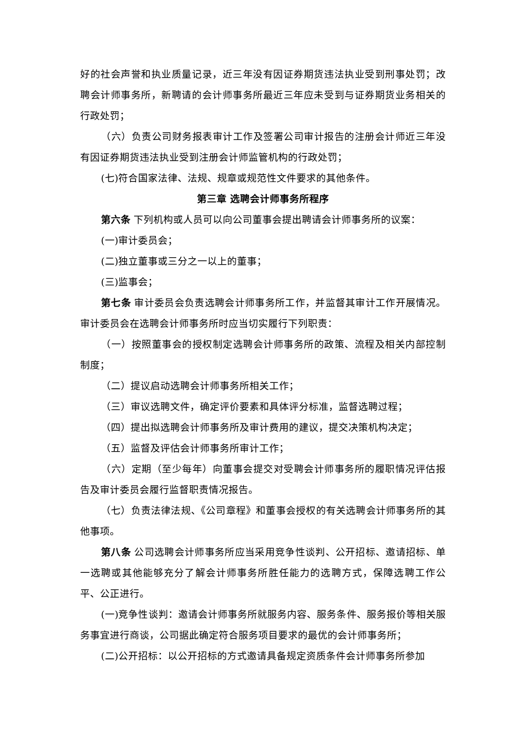好的社会声誉和执业质量记录，近三年没有因证券期货违法执业受到刑事处罚；改聘会计师事务所，新聘请的会计师事务所最近三年应未受到与证券期货业务相关的行政处罚；
（六）负责公司财务报表审计工作及签署公司审计报告的注册会计师近三年没有因证券期货违法执业受到注册会计师监管机构的行政处罚；
(七)符合国家法律、法规、规章或规范性文件要求的其他条件。
第三章 选聘会计师事务所程序
第六条 下列机构或人员可以向公司董事会提出聘请会计师事务所的议案：
(一)审计委员会；
(二)独立董事或三分之一以上的董事；
(三)监事会；
第七条 审计委员会负责选聘会计师事务所工作，并监督其审计工作开展情况。审计委员会在选聘会计师事务所时应当切实履行下列职责：
（一）按照董事会的授权制定选聘会计师事务所的政策、流程及相关内部控制制度；
（二）提议启动选聘会计师事务所相关工作；
（三）审议选聘文件，确定评价要素和具体评分标准，监督选聘过程；
（四）提出拟选聘会计师事务所及审计费用的建议，提交决策机构决定；
（五）监督及评估会计师事务所审计工作；
（六）定期（至少每年）向董事会提交对受聘会计师事务所的履职情况评估报告及审计委员会履行监督职责情况报告。
（七）负责法律法规、《公司章程》和董事会授权的有关选聘会计师事务所的其他事项。
第八条 公司选聘会计师事务所应当采用竞争性谈判、公开招标、邀请招标、单一选聘或其他能够充分了解会计师事务所胜任能力的选聘方式，保障选聘工作公平、公正进行。
(一)竞争性谈判：邀请会计师事务所就服务内容、服务条件、服务报价等相关服务事宜进行商谈，公司据此确定符合服务项目要求的最优的会计师事务所；
(二)公开招标：以公开招标的方式邀请具备规定资质条件会计师事务所参加